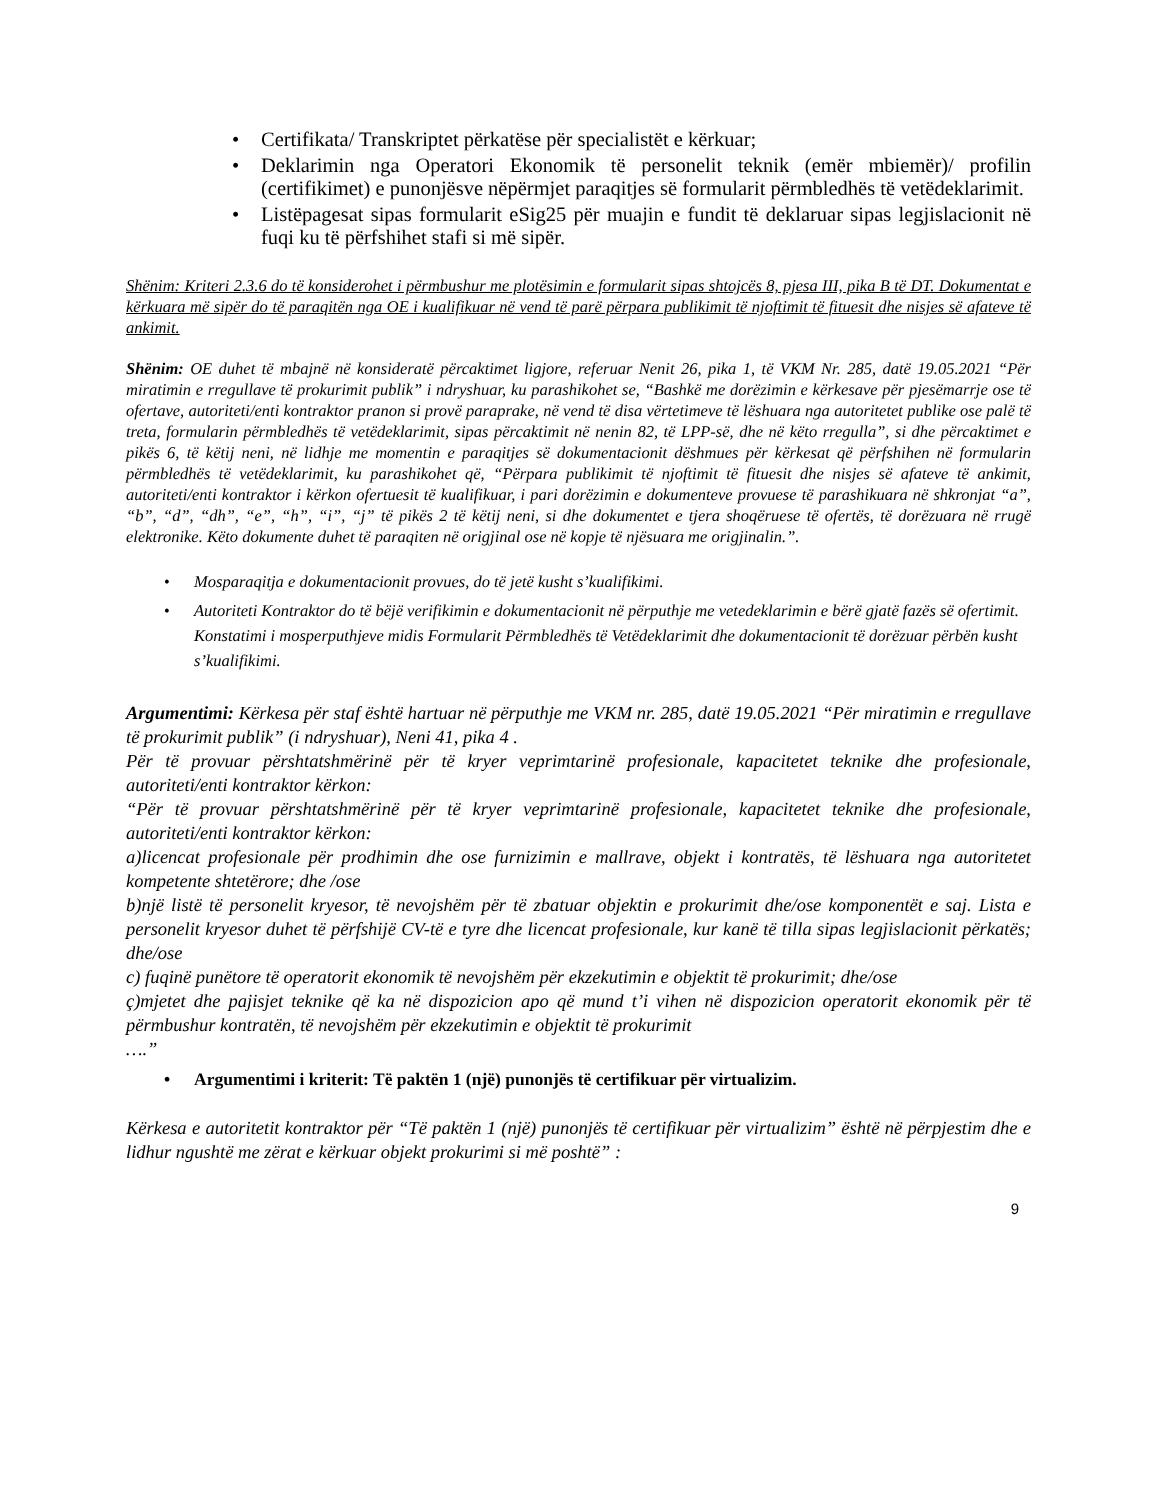• Certifikata/ Transkriptet përkatëse për specialistët e kërkuar;
• Deklarimin nga Operatori Ekonomik të personelit teknik (emër mbiemër)/ profilin (certifikimet) e punonjësve nëpërmjet paraqitjes së formularit përmbledhës të vetëdeklarimit.
• Listëpagesat sipas formularit eSig25 për muajin e fundit të deklaruar sipas legjislacionit në fuqi ku të përfshihet stafi si më sipër.
Shënim: Kriteri 2.3.6 do të konsiderohet i përmbushur me plotësimin e formularit sipas shtojcës 8, pjesa III, pika B të DT. Dokumentat e kërkuara më sipër do të paraqitën nga OE i kualifikuar në vend të parë përpara publikimit të njoftimit të fituesit dhe nisjes së afateve të ankimit.
Shënim: OE duhet të mbajnë në konsideratë përcaktimet ligjore, referuar Nenit 26, pika 1, të VKM Nr. 285, datë 19.05.2021 “Për miratimin e rregullave të prokurimit publik” i ndryshuar, ku parashikohet se, “Bashkë me dorëzimin e kërkesave për pjesëmarrje ose të ofertave, autoriteti/enti kontraktor pranon si provë paraprake, në vend të disa vërtetimeve të lëshuara nga autoritetet publike ose palë të treta, formularin përmbledhës të vetëdeklarimit, sipas përcaktimit në nenin 82, të LPP-së, dhe në këto rregulla”, si dhe përcaktimet e pikës 6, të këtij neni, në lidhje me momentin e paraqitjes së dokumentacionit dëshmues për kërkesat që përfshihen në formularin përmbledhës të vetëdeklarimit, ku parashikohet që, “Përpara publikimit të njoftimit të fituesit dhe nisjes së afateve të ankimit, autoriteti/enti kontraktor i kërkon ofertuesit të kualifikuar, i pari dorëzimin e dokumenteve provuese të parashikuara në shkronjat “a”, “b”, “d”, “dh”, “e”, “h”, “i”, “j” të pikës 2 të këtij neni, si dhe dokumentet e tjera shoqëruese të ofertës, të dorëzuara në rrugë elektronike. Këto dokumente duhet të paraqiten në origjinal ose në kopje të njësuara me origjinalin.”.
• Mosparaqitja e dokumentacionit provues, do të jetë kusht s’kualifikimi.
• Autoriteti Kontraktor do të bëjë verifikimin e dokumentacionit në përputhje me vetedeklarimin e bërë gjatë fazës së ofertimit. Konstatimi i mosperputhjeve midis Formularit Përmbledhës të Vetëdeklarimit dhe dokumentacionit të dorëzuar përbën kusht s’kualifikimi.
Argumentimi: Kërkesa për staf është hartuar në përputhje me VKM nr. 285, datë 19.05.2021 “Për miratimin e rregullave të prokurimit publik” (i ndryshuar), Neni 41, pika 4 .
Për të provuar përshtatshmërinë për të kryer veprimtarinë profesionale, kapacitetet teknike dhe profesionale, autoriteti/enti kontraktor kërkon:
“Për të provuar përshtatshmërinë për të kryer veprimtarinë profesionale, kapacitetet teknike dhe profesionale, autoriteti/enti kontraktor kërkon:
a)licencat profesionale për prodhimin dhe ose furnizimin e mallrave, objekt i kontratës, të lëshuara nga autoritetet kompetente shtetërore; dhe /ose
b)një listë të personelit kryesor, të nevojshëm për të zbatuar objektin e prokurimit dhe/ose komponentët e saj. Lista e personelit kryesor duhet të përfshijë CV-të e tyre dhe licencat profesionale, kur kanë të tilla sipas legjislacionit përkatës; dhe/ose
c) fuqinë punëtore të operatorit ekonomik të nevojshëm për ekzekutimin e objektit të prokurimit; dhe/ose
ç)mjetet dhe pajisjet teknike që ka në dispozicion apo që mund t’i vihen në dispozicion operatorit ekonomik për të përmbushur kontratën, të nevojshëm për ekzekutimin e objektit të prokurimit
….”
• Argumentimi i kriterit: Të paktën 1 (një) punonjës të certifikuar për virtualizim.
Kërkesa e autoritetit kontraktor për “Të paktën 1 (një) punonjës të certifikuar për virtualizim” është në përpjestim dhe e lidhur ngushtë me zërat e kërkuar objekt prokurimi si më poshtë” :
9